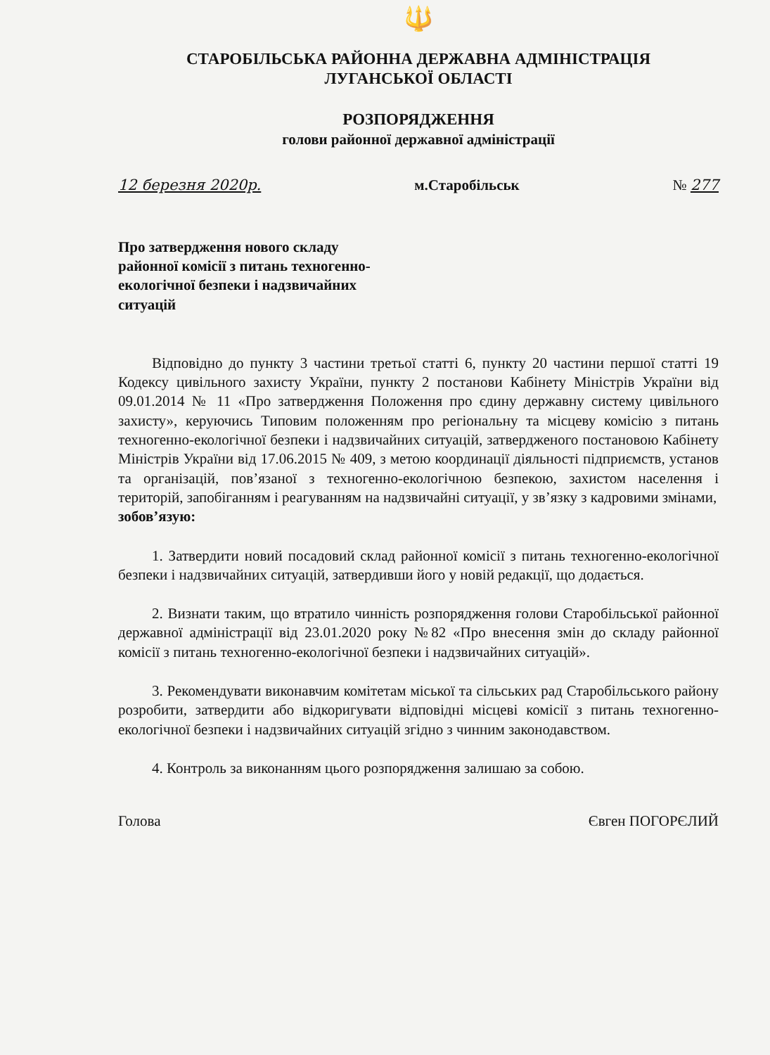🔱
СТАРОБІЛЬСЬКА РАЙОННА ДЕРЖАВНА АДМІНІСТРАЦІЯ
ЛУГАНСЬКОЇ ОБЛАСТІ
РОЗПОРЯДЖЕННЯ
голови районної державної адміністрації
12 березня 2020р. м.Старобільськ № 277
Про затвердження нового складу районної комісії з питань техногенно-екологічної безпеки і надзвичайних ситуацій
Відповідно до пункту 3 частини третьої статті 6, пункту 20 частини першої статті 19 Кодексу цивільного захисту України, пункту 2 постанови Кабінету Міністрів України від 09.01.2014 № 11 «Про затвердження Положення про єдину державну систему цивільного захисту», керуючись Типовим положенням про регіональну та місцеву комісію з питань техногенно-екологічної безпеки і надзвичайних ситуацій, затвердженого постановою Кабінету Міністрів України від 17.06.2015 № 409, з метою координації діяльності підприємств, установ та організацій, пов’язаної з техногенно-екологічною безпекою, захистом населення і територій, запобіганням і реагуванням на надзвичайні ситуації, у зв’язку з кадровими змінами,
зобов’язую:
1. Затвердити новий посадовий склад районної комісії з питань техногенно-екологічної безпеки і надзвичайних ситуацій, затвердивши його у новій редакції, що додається.
2. Визнати таким, що втратило чинність розпорядження голови Старобільської районної державної адміністрації від 23.01.2020 року №82 «Про внесення змін до складу районної комісії з питань техногенно-екологічної безпеки і надзвичайних ситуацій».
3. Рекомендувати виконавчим комітетам міської та сільських рад Старобільського району розробити, затвердити або відкоригувати відповідні місцеві комісії з питань техногенно-екологічної безпеки і надзвичайних ситуацій згідно з чинним законодавством.
4. Контроль за виконанням цього розпорядження залишаю за собою.
Голова Євген ПОГОРЄЛИЙ